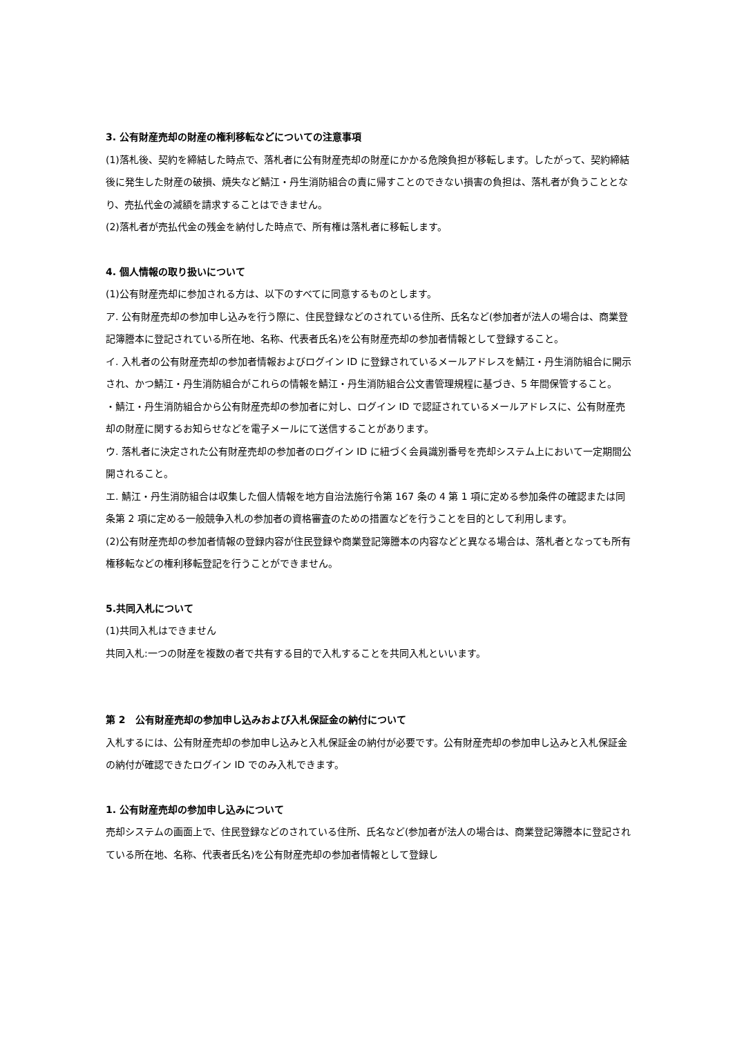3. 公有財産売却の財産の権利移転などについての注意事項
(1)落札後、契約を締結した時点で、落札者に公有財産売却の財産にかかる危険負担が移転します。したがって、契約締結後に発生した財産の破損、焼失など鯖江・丹生消防組合の責に帰すことのできない損害の負担は、落札者が負うこととなり、売払代金の減額を請求することはできません。
(2)落札者が売払代金の残金を納付した時点で、所有権は落札者に移転します。
4. 個人情報の取り扱いについて
(1)公有財産売却に参加される方は、以下のすべてに同意するものとします。
ア. 公有財産売却の参加申し込みを行う際に、住民登録などのされている住所、氏名など(参加者が法人の場合は、商業登記簿謄本に登記されている所在地、名称、代表者氏名)を公有財産売却の参加者情報として登録すること。
イ. 入札者の公有財産売却の参加者情報およびログイン ID に登録されているメールアドレスを鯖江・丹生消防組合に開示され、かつ鯖江・丹生消防組合がこれらの情報を鯖江・丹生消防組合公文書管理規程に基づき、5 年間保管すること。
・鯖江・丹生消防組合から公有財産売却の参加者に対し、ログイン ID で認証されているメールアドレスに、公有財産売却の財産に関するお知らせなどを電子メールにて送信することがあります。
ウ. 落札者に決定された公有財産売却の参加者のログイン ID に紐づく会員識別番号を売却システム上において一定期間公開されること。
エ. 鯖江・丹生消防組合は収集した個人情報を地方自治法施行令第 167 条の 4 第 1 項に定める参加条件の確認または同条第 2 項に定める一般競争入札の参加者の資格審査のための措置などを行うことを目的として利用します。
(2)公有財産売却の参加者情報の登録内容が住民登録や商業登記簿謄本の内容などと異なる場合は、落札者となっても所有権移転などの権利移転登記を行うことができません。
5.共同入札について
(1)共同入札はできません
共同入札:一つの財産を複数の者で共有する目的で入札することを共同入札といいます。
第 2　公有財産売却の参加申し込みおよび入札保証金の納付について
入札するには、公有財産売却の参加申し込みと入札保証金の納付が必要です。公有財産売却の参加申し込みと入札保証金の納付が確認できたログイン ID でのみ入札できます。
1. 公有財産売却の参加申し込みについて
売却システムの画面上で、住民登録などのされている住所、氏名など(参加者が法人の場合は、商業登記簿謄本に登記されている所在地、名称、代表者氏名)を公有財産売却の参加者情報として登録し